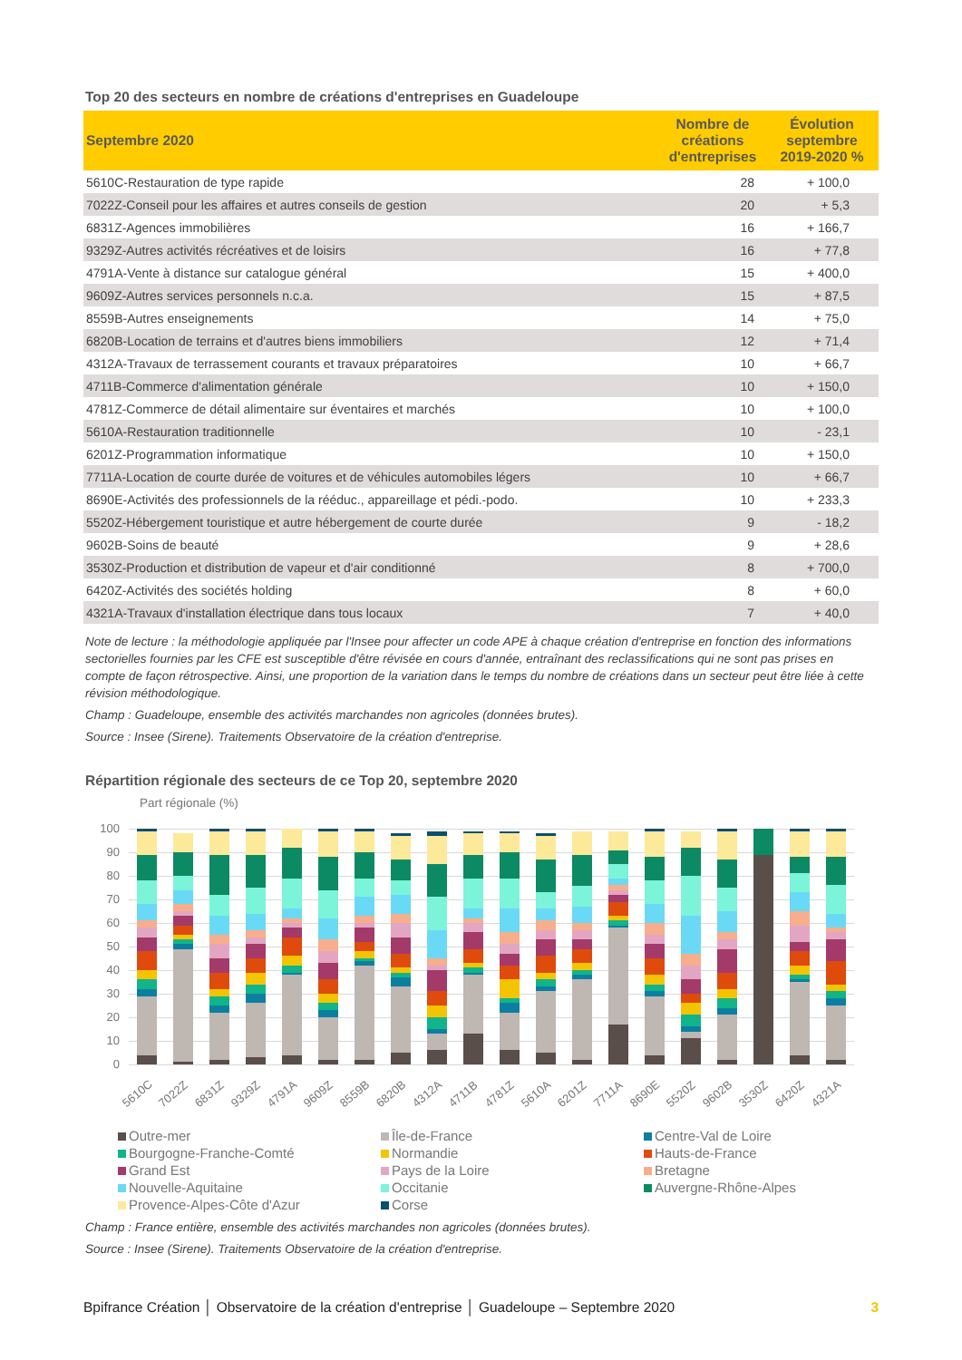Top 20 des secteurs en nombre de créations d'entreprises en Guadeloupe
| Septembre 2020 | Nombre de créations d'entreprises | Évolution septembre 2019-2020 % |
| --- | --- | --- |
| 5610C-Restauration de type rapide | 28 | + 100,0 |
| 7022Z-Conseil pour les affaires et autres conseils de gestion | 20 | + 5,3 |
| 6831Z-Agences immobilières | 16 | + 166,7 |
| 9329Z-Autres activités récréatives et de loisirs | 16 | + 77,8 |
| 4791A-Vente à distance sur catalogue général | 15 | + 400,0 |
| 9609Z-Autres services personnels n.c.a. | 15 | + 87,5 |
| 8559B-Autres enseignements | 14 | + 75,0 |
| 6820B-Location de terrains et d'autres biens immobiliers | 12 | + 71,4 |
| 4312A-Travaux de terrassement courants et travaux préparatoires | 10 | + 66,7 |
| 4711B-Commerce d'alimentation générale | 10 | + 150,0 |
| 4781Z-Commerce de détail alimentaire sur éventaires et marchés | 10 | + 100,0 |
| 5610A-Restauration traditionnelle | 10 | - 23,1 |
| 6201Z-Programmation informatique | 10 | + 150,0 |
| 7711A-Location de courte durée de voitures et de véhicules automobiles légers | 10 | + 66,7 |
| 8690E-Activités des professionnels de la rééduc., appareillage et pédi.-podo. | 10 | + 233,3 |
| 5520Z-Hébergement touristique et autre hébergement de courte durée | 9 | - 18,2 |
| 9602B-Soins de beauté | 9 | + 28,6 |
| 3530Z-Production et distribution de vapeur et d'air conditionné | 8 | + 700,0 |
| 6420Z-Activités des sociétés holding | 8 | + 60,0 |
| 4321A-Travaux d'installation électrique dans tous locaux | 7 | + 40,0 |
Note de lecture : la méthodologie appliquée par l'Insee pour affecter un code APE à chaque création d'entreprise en fonction des informations sectorielles fournies par les CFE est susceptible d'être révisée en cours d'année, entraînant des reclassifications qui ne sont pas prises en compte de façon rétrospective. Ainsi, une proportion de la variation dans le temps du nombre de créations dans un secteur peut être liée à cette révision méthodologique.
Champ : Guadeloupe, ensemble des activités marchandes non agricoles (données brutes).
Source : Insee (Sirene). Traitements Observatoire de la création d'entreprise.
Répartition régionale des secteurs de ce Top 20, septembre 2020
Part régionale (%)
100
90
80
70
60
50
40
30
20
10
0
5610C 7022Z 6831Z 9329Z 4791A 9609Z 8559B 6820B 4312A 4711B 4781Z 5610A 6201Z 7711A 8690E 5520Z 9602B 3530Z 6420Z 4321A
Outre-mer Île-de-France Centre-Val de Loire Bourgogne-Franche-Comté Normandie Hauts-de-France Grand Est Pays de la Loire Bretagne Nouvelle-Aquitaine Occitanie Auvergne-Rhône-Alpes Provence-Alpes-Côte d'Azur Corse
Champ : France entière, ensemble des activités marchandes non agricoles (données brutes).
Source : Insee (Sirene). Traitements Observatoire de la création d'entreprise.
Bpifrance Création │ Observatoire de la création d'entreprise │ Guadeloupe – Septembre 2020 3